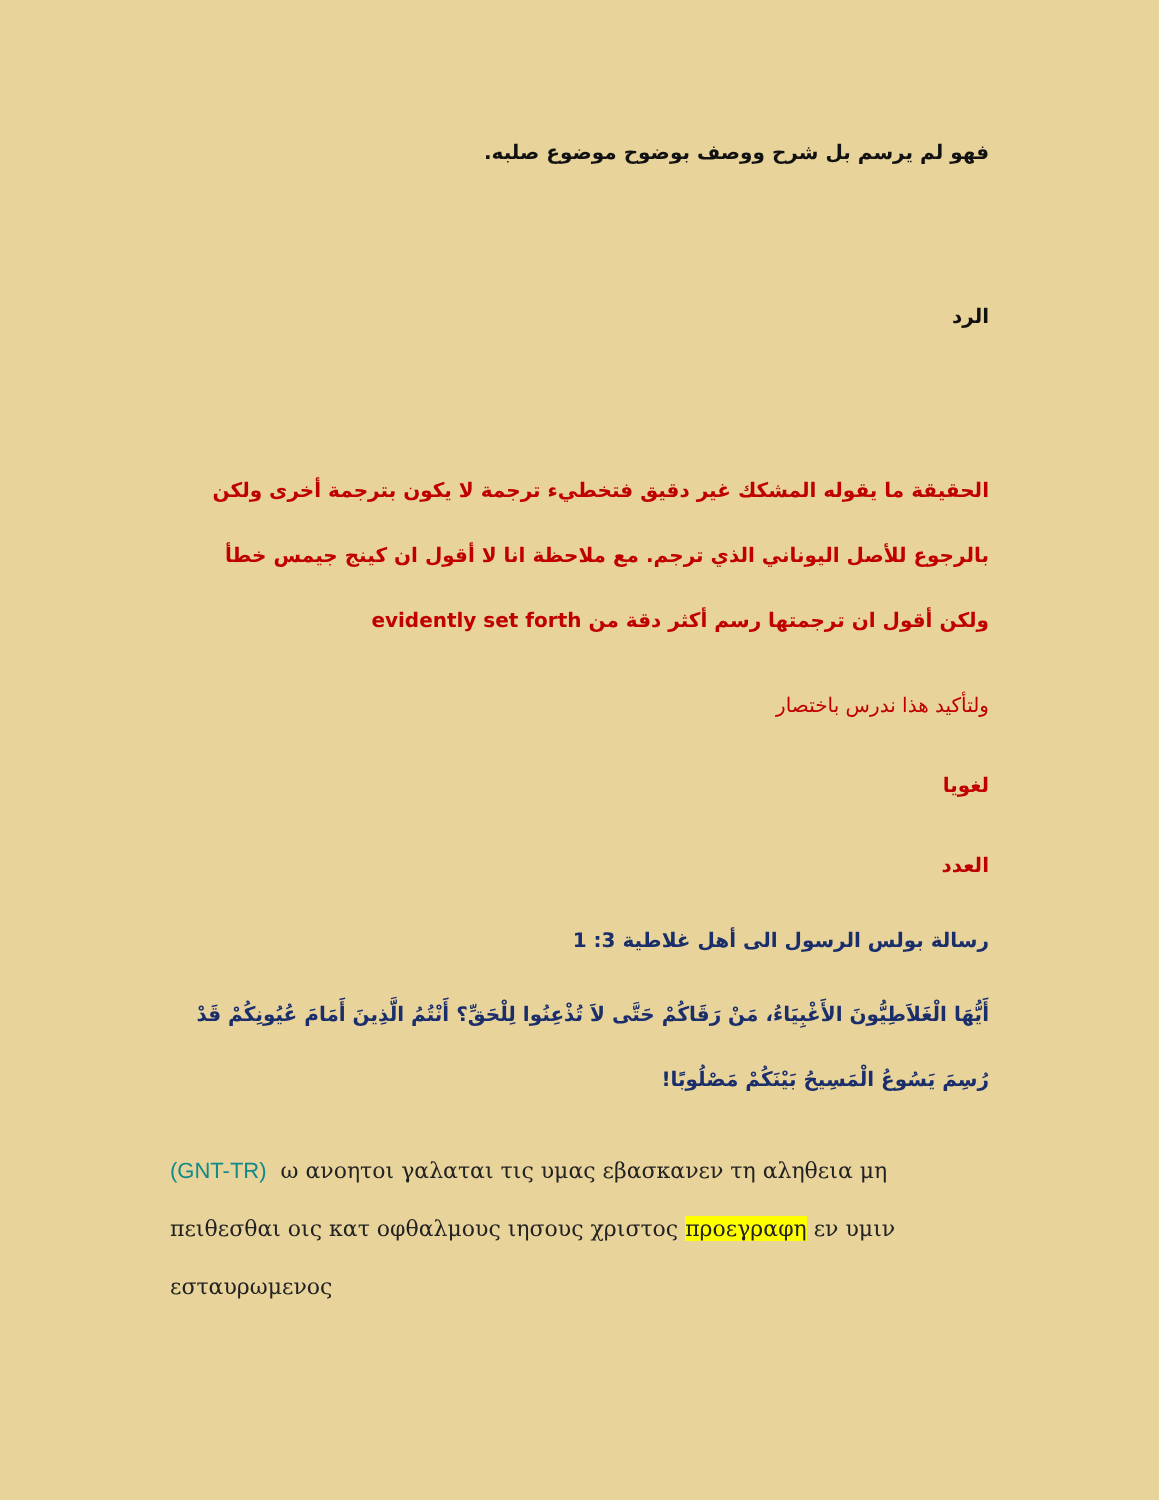فهو لم يرسم بل شرح ووصف بوضوح موضوع صلبه.
الرد
الحقيقة ما يقوله المشكك غير دقيق فتخطيء ترجمة لا يكون بترجمة أخرى ولكن بالرجوع للأصل اليوناني الذي ترجم. مع ملاحظة انا لا أقول ان كينج جيمس خطأ ولكن أقول ان ترجمتها رسم أكثر دقة من evidently set forth
ولتأكيد هذا ندرس باختصار
لغويا
العدد
رسالة بولس الرسول الى أهل غلاطية 3: 1
أَيُّهَا الْغَلاَطِيُّونَ الأَغْبِيَاءُ، مَنْ رَقَاكُمْ حَتَّى لاَ تُذْعِنُوا لِلْحَقِّ؟ أَنْتُمُ الَّذِينَ أَمَامَ عُيُونِكُمْ قَدْ رُسِمَ يَسُوعُ الْمَسِيحُ بَيْنَكُمْ مَصْلُوبًا!
(GNT-TR) ω ανοητοι γαλαται τις υμας εβασκανεν τη αληθεια μη πειθεσθαι οις κατ οφθαλμους ιησους χριστος προεγραφη εν υμιν εσταυρωμενος